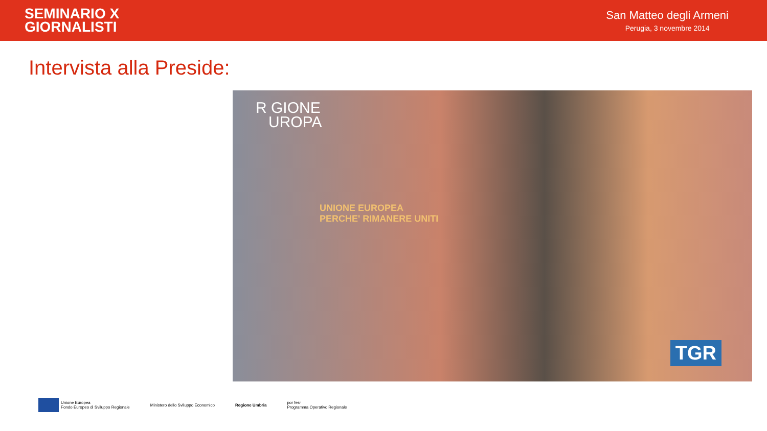SEMINARIO X
GIORNALISTI
San Matteo degli Armeni
Perugia, 3 novembre 2014
Intervista alla Preside:
R GIONE
UROPA
UNIONE EUROPEA
PERCHE' RIMANERE UNITI
TGR
Unione Europea
Fondo Europeo di Sviluppo Regionale
Ministero dello Sviluppo Economico
Regione Umbria
por fesr
Programma Operativo Regionale